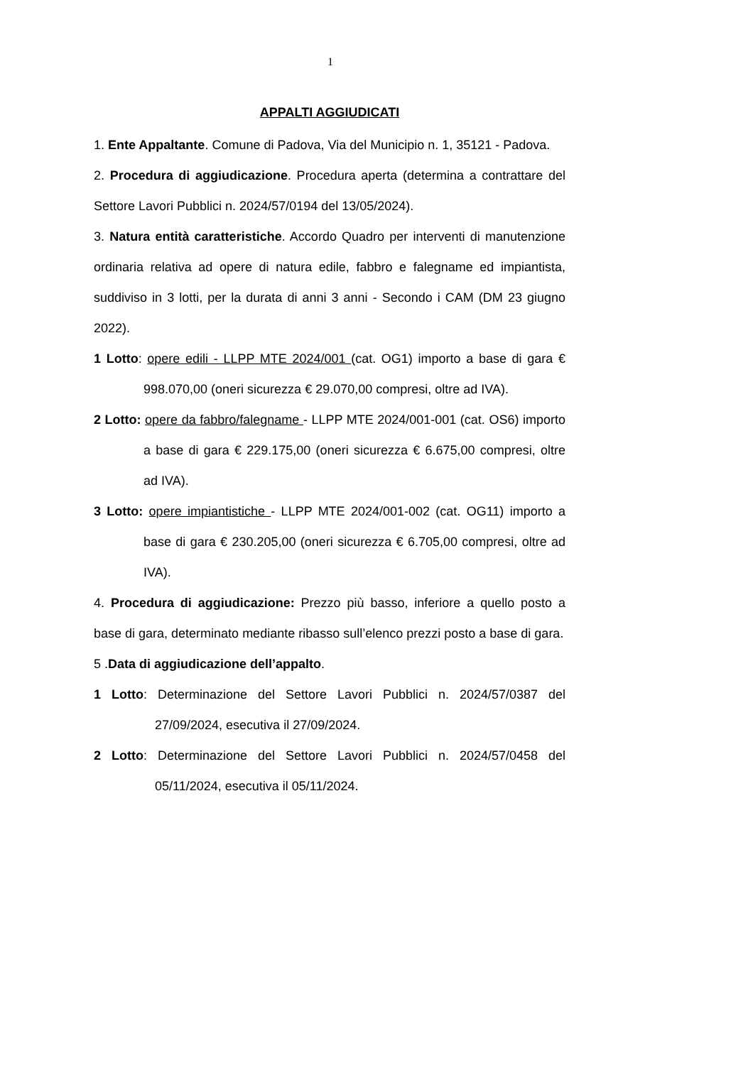1
APPALTI AGGIUDICATI
1. Ente Appaltante. Comune di Padova, Via del Municipio n. 1, 35121 - Padova.
2. Procedura di aggiudicazione. Procedura aperta (determina a contrattare del Settore Lavori Pubblici n. 2024/57/0194 del 13/05/2024).
3. Natura entità caratteristiche. Accordo Quadro per interventi di manutenzione ordinaria relativa ad opere di natura edile, fabbro e falegname ed impiantista, suddiviso in 3 lotti, per la durata di anni 3 anni - Secondo i CAM (DM 23 giugno 2022).
1 Lotto: opere edili - LLPP MTE 2024/001 (cat. OG1) importo a base di gara € 998.070,00 (oneri sicurezza € 29.070,00 compresi, oltre ad IVA).
2 Lotto: opere da fabbro/falegname - LLPP MTE 2024/001-001 (cat. OS6) importo a base di gara € 229.175,00 (oneri sicurezza € 6.675,00 compresi, oltre ad IVA).
3 Lotto: opere impiantistiche - LLPP MTE 2024/001-002 (cat. OG11) importo a base di gara € 230.205,00 (oneri sicurezza € 6.705,00 compresi, oltre ad IVA).
4. Procedura di aggiudicazione: Prezzo più basso, inferiore a quello posto a base di gara, determinato mediante ribasso sull’elenco prezzi posto a base di gara.
5 .Data di aggiudicazione dell’appalto.
1 Lotto: Determinazione del Settore Lavori Pubblici n. 2024/57/0387 del 27/09/2024, esecutiva il 27/09/2024.
2 Lotto: Determinazione del Settore Lavori Pubblici n. 2024/57/0458 del 05/11/2024, esecutiva il 05/11/2024.